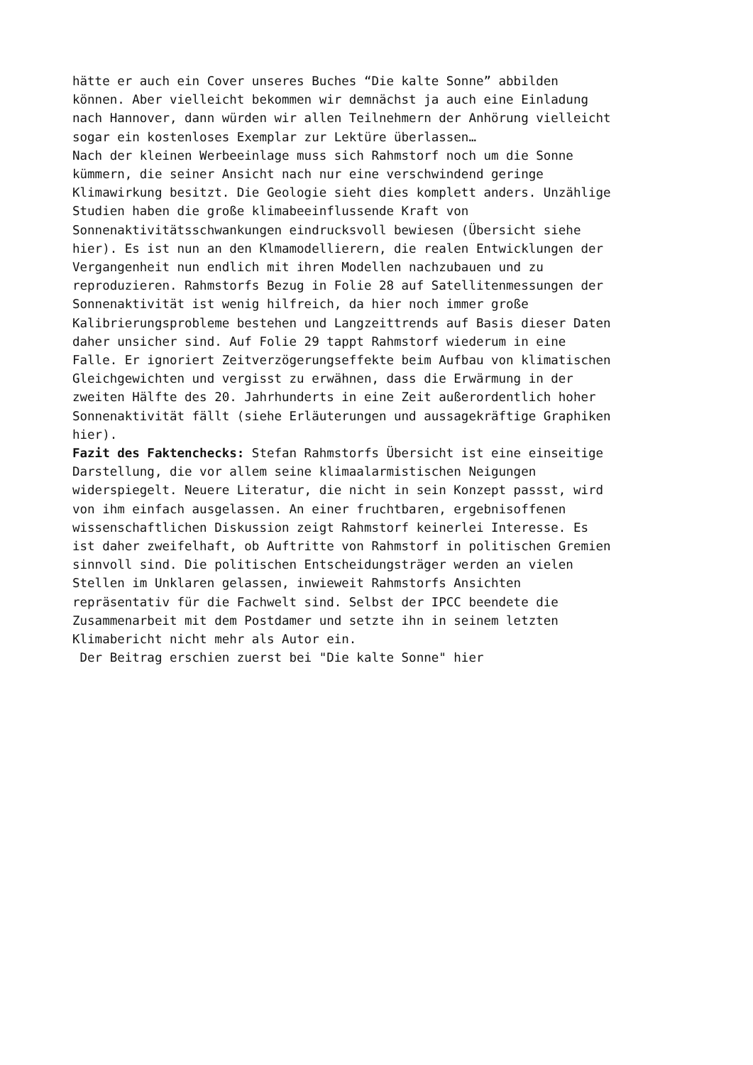hätte er auch ein Cover unseres Buches “Die kalte Sonne” abbilden können. Aber vielleicht bekommen wir demnächst ja auch eine Einladung nach Hannover, dann würden wir allen Teilnehmern der Anhörung vielleicht sogar ein kostenloses Exemplar zur Lektüre überlassen…
Nach der kleinen Werbeeinlage muss sich Rahmstorf noch um die Sonne kümmern, die seiner Ansicht nach nur eine verschwindend geringe Klimawirkung besitzt. Die Geologie sieht dies komplett anders. Unzählige Studien haben die große klimabeeinflussende Kraft von Sonnenaktivitätsschwankungen eindrucksvoll bewiesen (Übersicht siehe hier). Es ist nun an den Klmamodellierern, die realen Entwicklungen der Vergangenheit nun endlich mit ihren Modellen nachzubauen und zu reproduzieren. Rahmstorfs Bezug in Folie 28 auf Satellitenmessungen der Sonnenaktivität ist wenig hilfreich, da hier noch immer große Kalibrierungsprobleme bestehen und Langzeittrends auf Basis dieser Daten daher unsicher sind. Auf Folie 29 tappt Rahmstorf wiederum in eine Falle. Er ignoriert Zeitverzögerungseffekte beim Aufbau von klimatischen Gleichgewichten und vergisst zu erwähnen, dass die Erwärmung in der zweiten Hälfte des 20. Jahrhunderts in eine Zeit außerordentlich hoher Sonnenaktivität fällt (siehe Erläuterungen und aussagekräftige Graphiken hier).
Fazit des Faktenchecks: Stefan Rahmstorfs Übersicht ist eine einseitige Darstellung, die vor allem seine klimaalarmistischen Neigungen widerspiegelt. Neuere Literatur, die nicht in sein Konzept passst, wird von ihm einfach ausgelassen. An einer fruchtbaren, ergebnisoffenen wissenschaftlichen Diskussion zeigt Rahmstorf keinerlei Interesse. Es ist daher zweifelhaft, ob Auftritte von Rahmstorf in politischen Gremien sinnvoll sind. Die politischen Entscheidungsträger werden an vielen Stellen im Unklaren gelassen, inwieweit Rahmstorfs Ansichten repräsentativ für die Fachwelt sind. Selbst der IPCC beendete die Zusammenarbeit mit dem Postdamer und setzte ihn in seinem letzten Klimabericht nicht mehr als Autor ein.
Der Beitrag erschien zuerst bei "Die kalte Sonne" hier